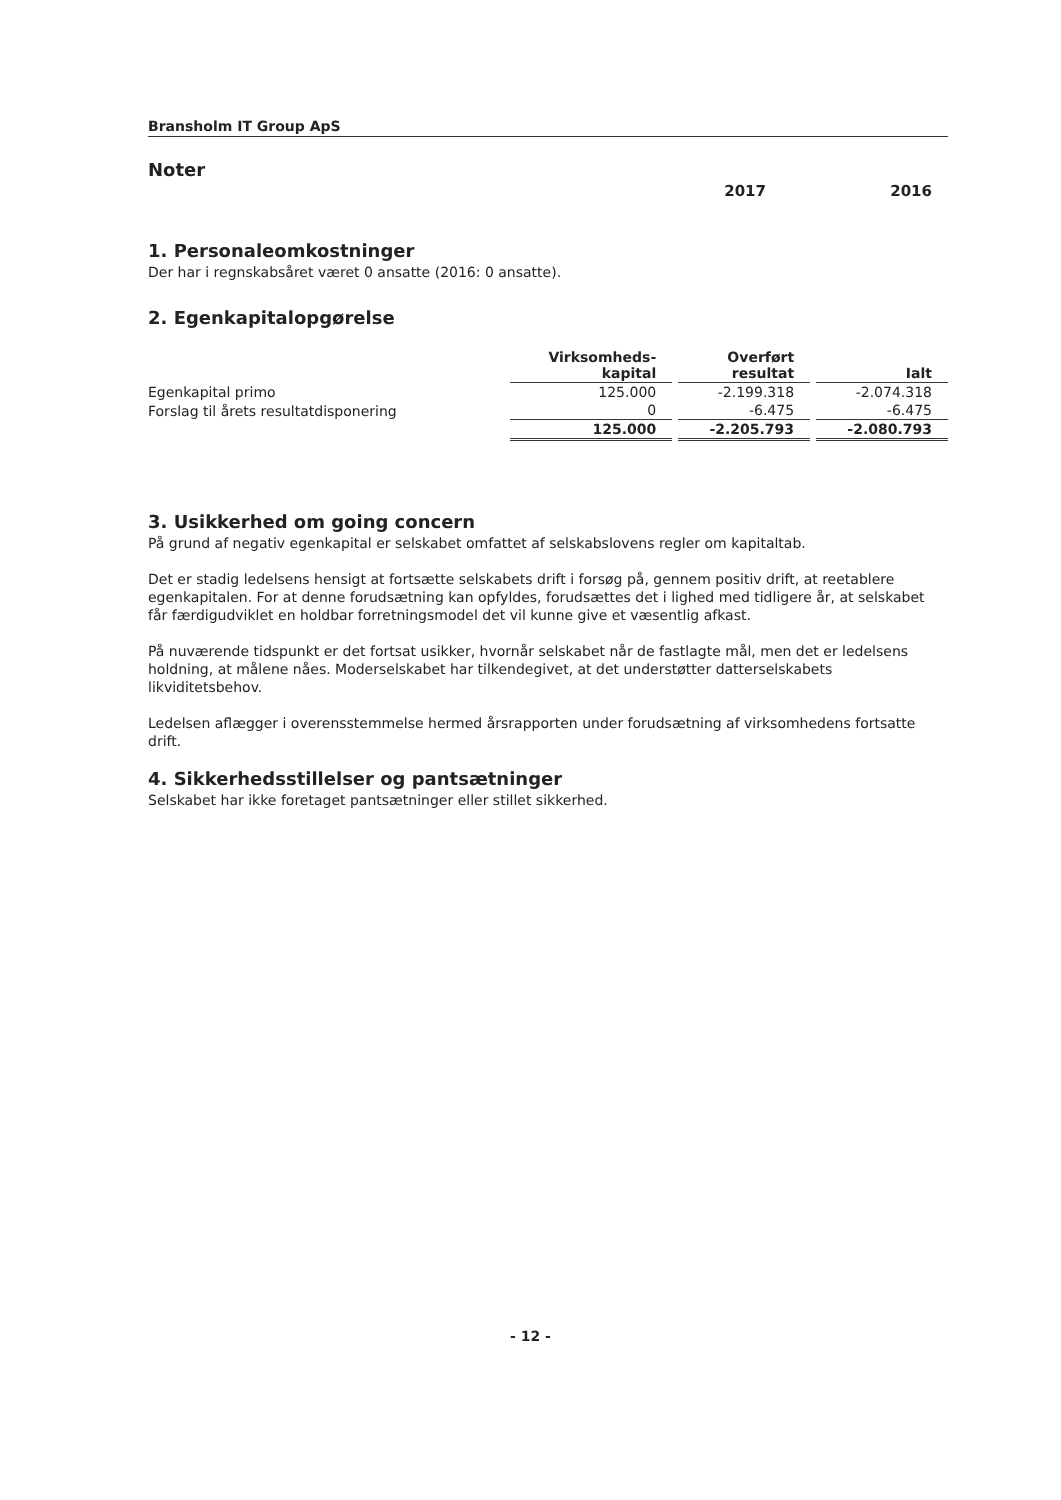Bransholm IT Group ApS
Noter
2017 2016
1. Personaleomkostninger
Der har i regnskabsåret været 0 ansatte (2016: 0 ansatte).
2. Egenkapitalopgørelse
| | Virksomheds- kapital | Overført resultat | Ialt |
| --- | --- | --- | --- |
| Egenkapital primo | 125.000 | -2.199.318 | -2.074.318 |
| Forslag til årets resultatdisponering | 0 | -6.475 | -6.475 |
| | 125.000 | -2.205.793 | -2.080.793 |
3. Usikkerhed om going concern
På grund af negativ egenkapital er selskabet omfattet af selskabslovens regler om kapitaltab.
Det er stadig ledelsens hensigt at fortsætte selskabets drift i forsøg på, gennem positiv drift, at reetablere egenkapitalen. For at denne forudsætning kan opfyldes, forudsættes det i lighed med tidligere år, at selskabet får færdigudviklet en holdbar forretningsmodel det vil kunne give et væsentlig afkast.
På nuværende tidspunkt er det fortsat usikker, hvornår selskabet når de fastlagte mål, men det er ledelsens holdning, at målene nåes. Moderselskabet har tilkendegivet, at det understøtter datterselskabets likviditetsbehov.
Ledelsen aflægger i overensstemmelse hermed årsrapporten under forudsætning af virksomhedens fortsatte drift.
4. Sikkerhedsstillelser og pantsætninger
Selskabet har ikke foretaget pantsætninger eller stillet sikkerhed.
- 12 -